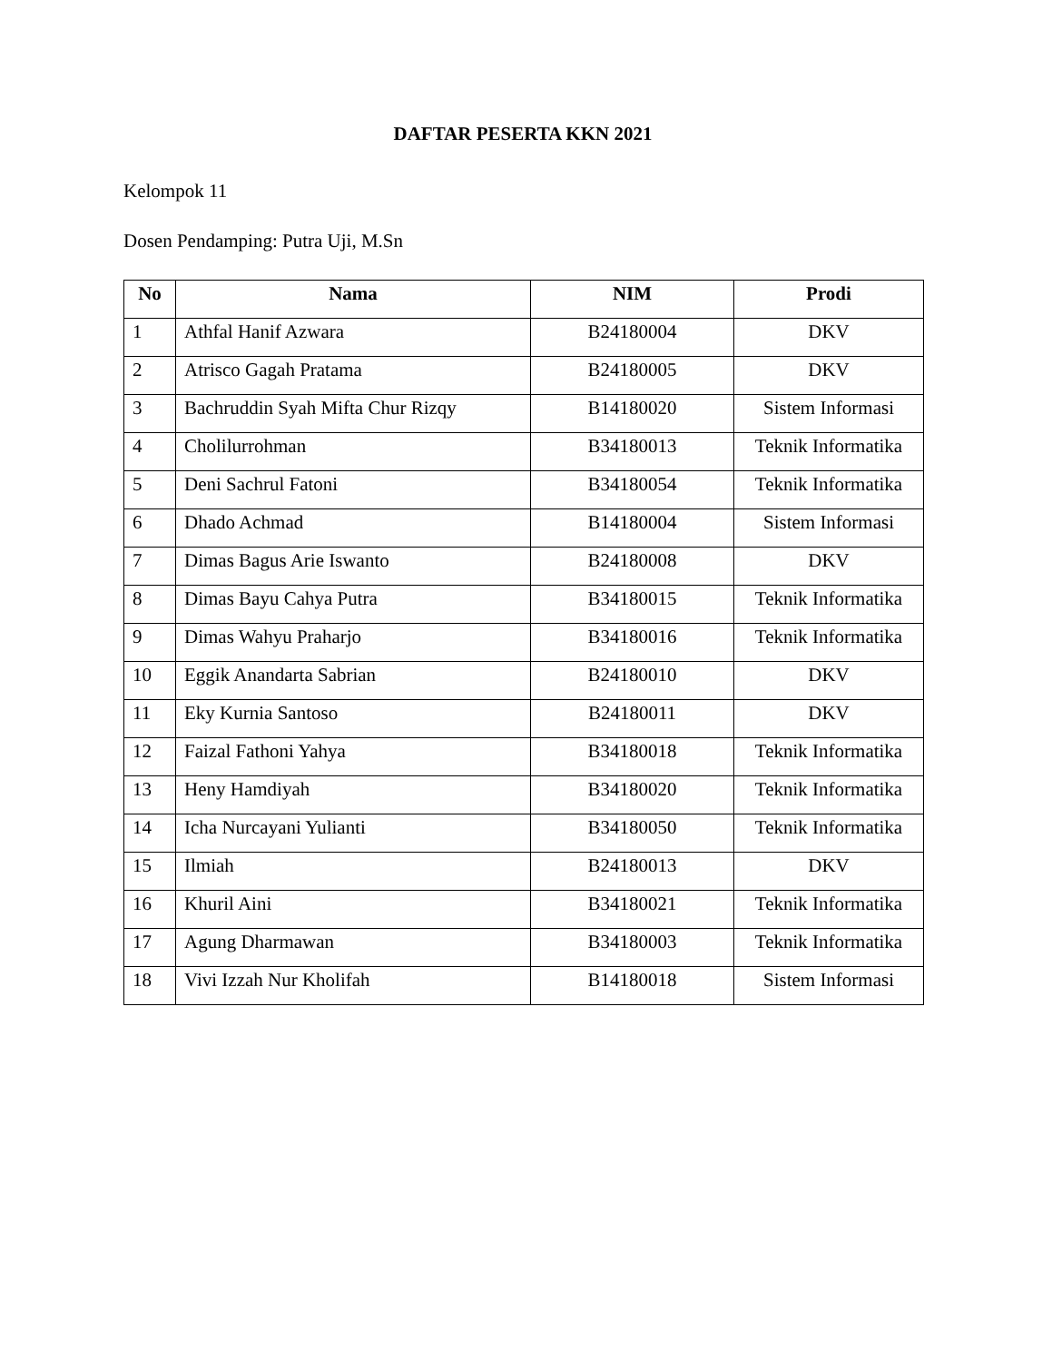DAFTAR PESERTA KKN 2021
Kelompok 11
Dosen Pendamping: Putra Uji, M.Sn
| No | Nama | NIM | Prodi |
| --- | --- | --- | --- |
| 1 | Athfal Hanif Azwara | B24180004 | DKV |
| 2 | Atrisco Gagah Pratama | B24180005 | DKV |
| 3 | Bachruddin Syah Mifta Chur Rizqy | B14180020 | Sistem Informasi |
| 4 | Cholilurrohman | B34180013 | Teknik Informatika |
| 5 | Deni Sachrul Fatoni | B34180054 | Teknik Informatika |
| 6 | Dhado Achmad | B14180004 | Sistem Informasi |
| 7 | Dimas Bagus Arie Iswanto | B24180008 | DKV |
| 8 | Dimas Bayu Cahya Putra | B34180015 | Teknik Informatika |
| 9 | Dimas Wahyu Praharjo | B34180016 | Teknik Informatika |
| 10 | Eggik Anandarta Sabrian | B24180010 | DKV |
| 11 | Eky Kurnia Santoso | B24180011 | DKV |
| 12 | Faizal Fathoni Yahya | B34180018 | Teknik Informatika |
| 13 | Heny Hamdiyah | B34180020 | Teknik Informatika |
| 14 | Icha Nurcayani Yulianti | B34180050 | Teknik Informatika |
| 15 | Ilmiah | B24180013 | DKV |
| 16 | Khuril Aini | B34180021 | Teknik Informatika |
| 17 | Agung Dharmawan | B34180003 | Teknik Informatika |
| 18 | Vivi Izzah Nur Kholifah | B14180018 | Sistem Informasi |